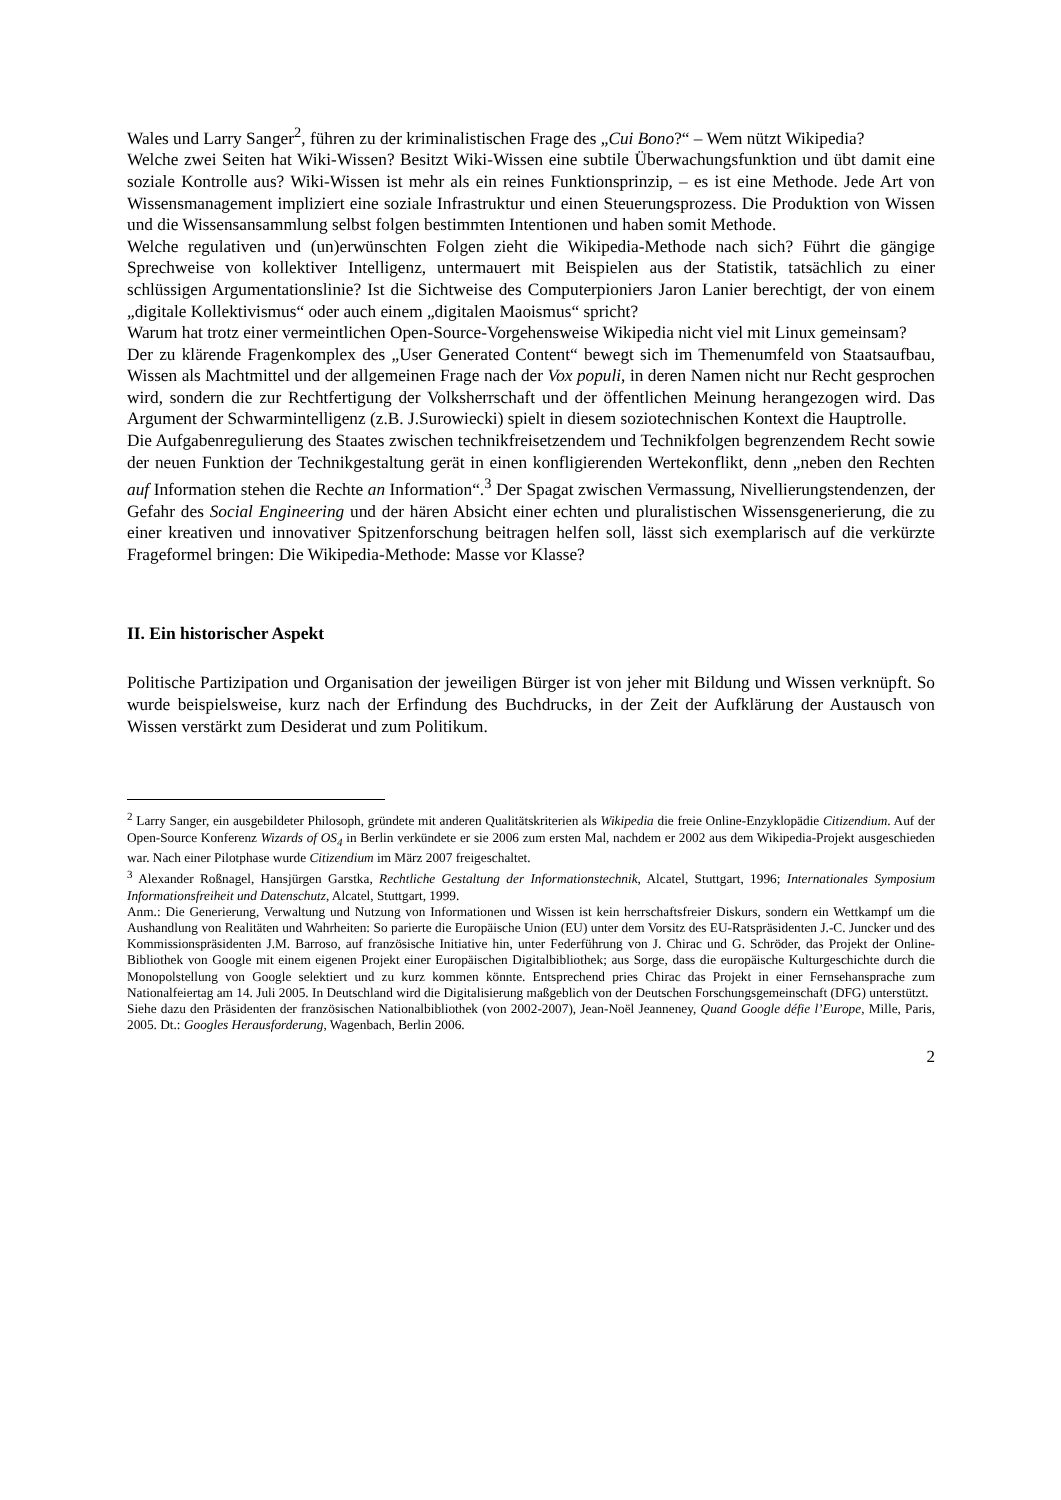Wales und Larry Sanger<sup>2</sup>, führen zu der kriminalistischen Frage des „Cui Bono?“ – Wem nützt Wikipedia?
Welche zwei Seiten hat Wiki-Wissen? Besitzt Wiki-Wissen eine subtile Überwachungsfunktion und übt damit eine soziale Kontrolle aus? Wiki-Wissen ist mehr als ein reines Funktionsprinzip, – es ist eine Methode. Jede Art von Wissensmanagement impliziert eine soziale Infrastruktur und einen Steuerungsprozess. Die Produktion von Wissen und die Wissensansammlung selbst folgen bestimmten Intentionen und haben somit Methode.
Welche regulativen und (un)erwünschten Folgen zieht die Wikipedia-Methode nach sich? Führt die gängige Sprechweise von kollektiver Intelligenz, untermauert mit Beispielen aus der Statistik, tatsächlich zu einer schlüssigen Argumentationslinie? Ist die Sichtweise des Computerpioniers Jaron Lanier berechtigt, der von einem „digitale Kollektivismus“ oder auch einem „digitalen Maoismus“ spricht?
Warum hat trotz einer vermeintlichen Open-Source-Vorgehensweise Wikipedia nicht viel mit Linux gemeinsam?
Der zu klärende Fragenkomplex des „User Generated Content“ bewegt sich im Themenumfeld von Staatsaufbau, Wissen als Machtmittel und der allgemeinen Frage nach der Vox populi, in deren Namen nicht nur Recht gesprochen wird, sondern die zur Rechtfertigung der Volksherrschaft und der öffentlichen Meinung herangezogen wird. Das Argument der Schwarmintelligenz (z.B. J.Surowiecki) spielt in diesem soziotechnischen Kontext die Hauptrolle.
Die Aufgabenregulierung des Staates zwischen technikfreisetzendem und Technikfolgen begrenzendem Recht sowie der neuen Funktion der Technikgestaltung gerät in einen konfligierenden Wertekonflikt, denn „neben den Rechten auf Information stehen die Rechte an Information“.<sup>3</sup> Der Spagat zwischen Vermassung, Nivellierungstendenzen, der Gefahr des Social Engineering und der hären Absicht einer echten und pluralistischen Wissensgenerierung, die zu einer kreativen und innovativer Spitzenforschung beitragen helfen soll, lässt sich exemplarisch auf die verkürzte Frageformel bringen: Die Wikipedia-Methode: Masse vor Klasse?
II. Ein historischer Aspekt
Politische Partizipation und Organisation der jeweiligen Bürger ist von jeher mit Bildung und Wissen verknüpft. So wurde beispielsweise, kurz nach der Erfindung des Buchdrucks, in der Zeit der Aufklärung der Austausch von Wissen verstärkt zum Desiderat und zum Politikum.
<sup>2</sup> Larry Sanger, ein ausgebildeter Philosoph, gründete mit anderen Qualitätskriterien als Wikipedia die freie Online-Enzyklopädie Citizendium. Auf der Open-Source Konferenz Wizards of OS<sub>4</sub> in Berlin verkündete er sie 2006 zum ersten Mal, nachdem er 2002 aus dem Wikipedia-Projekt ausgeschieden war. Nach einer Pilotphase wurde Citizendium im März 2007 freigeschaltet.
<sup>3</sup> Alexander Roßnagel, Hansjürgen Garstka, Rechtliche Gestaltung der Informationstechnik, Alcatel, Stuttgart, 1996; Internationales Symposium Informationsfreiheit und Datenschutz, Alcatel, Stuttgart, 1999.
Anm.: Die Generierung, Verwaltung und Nutzung von Informationen und Wissen ist kein herrschaftsfreier Diskurs, sondern ein Wettkampf um die Aushandlung von Realitäten und Wahrheiten: So parierte die Europäische Union (EU) unter dem Vorsitz des EU-Ratspräsidenten J.-C. Juncker und des Kommissionspräsidenten J.M. Barroso, auf französische Initiative hin, unter Federführung von J. Chirac und G. Schröder, das Projekt der Online-Bibliothek von Google mit einem eigenen Projekt einer Europäischen Digitalbibliothek; aus Sorge, dass die europäische Kulturgeschichte durch die Monopolstellung von Google selektiert und zu kurz kommen könnte. Entsprechend pries Chirac das Projekt in einer Fernsehansprache zum Nationalfeiertag am 14. Juli 2005. In Deutschland wird die Digitalisierung maßgeblich von der Deutschen Forschungsgemeinschaft (DFG) unterstützt.
Siehe dazu den Präsidenten der französischen Nationalbibliothek (von 2002-2007), Jean-Noël Jeanneney, Quand Google défie l’Europe, Mille, Paris, 2005. Dt.: Googles Herausforderung, Wagenbach, Berlin 2006.
2